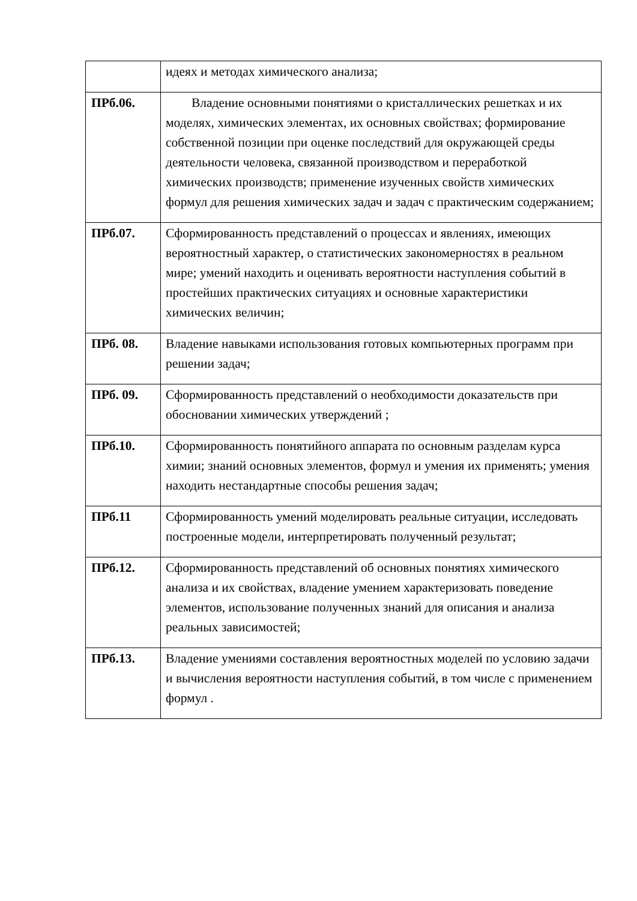| | идеях и методах химического анализа; |
| ПРб.06. | Владение основными понятиями о кристаллических решетках и их моделях, химических элементах, их основных свойствах; формирование собственной позиции при оценке последствий для окружающей среды деятельности человека, связанной производством и переработкой химических производств; применение изученных свойств химических формул для решения химических задач и задач с практическим содержанием; |
| ПРб.07. | Сформированность представлений о процессах и явлениях, имеющих вероятностный характер, о статистических закономерностях в реальном мире; умений находить и оценивать вероятности наступления событий в простейших практических ситуациях и основные характеристики химических величин; |
| ПРб. 08. | Владение навыками использования готовых компьютерных программ при решении задач; |
| ПРб. 09. | Сформированность представлений о необходимости доказательств при обосновании химических утверждений ; |
| ПРб.10. | Сформированность понятийного аппарата по основным разделам курса химии; знаний основных элементов, формул и умения их применять; умения находить нестандартные способы решения задач; |
| ПРб.11 | Сформированность умений моделировать реальные ситуации, исследовать построенные модели, интерпретировать полученный результат; |
| ПРб.12. | Сформированность представлений об основных понятиях химического анализа и их свойствах, владение умением характеризовать поведение элементов, использование полученных знаний для описания и анализа реальных зависимостей; |
| ПРб.13. | Владение умениями составления вероятностных моделей по условию задачи и вычисления вероятности наступления событий, в том числе с применением формул . |